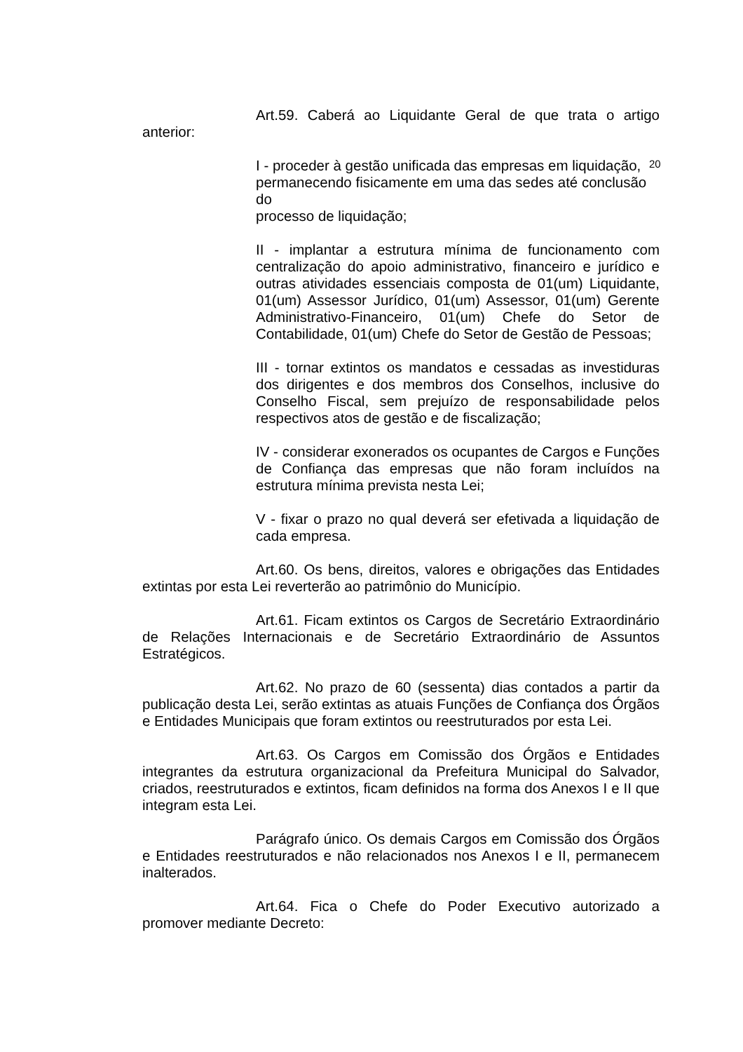20
Art.59. Caberá ao Liquidante Geral de que trata o artigo anterior:
I - proceder à gestão unificada das empresas em liquidação,
permanecendo fisicamente em uma das sedes até conclusão do
processo de liquidação;
II - implantar a estrutura mínima de funcionamento com centralização do apoio administrativo, financeiro e jurídico e outras atividades essenciais composta de 01(um) Liquidante, 01(um) Assessor Jurídico, 01(um) Assessor, 01(um) Gerente Administrativo-Financeiro, 01(um) Chefe do Setor de Contabilidade, 01(um) Chefe do Setor de Gestão de Pessoas;
III - tornar extintos os mandatos e cessadas as investiduras dos dirigentes e dos membros dos Conselhos, inclusive do Conselho Fiscal, sem prejuízo de responsabilidade pelos respectivos atos de gestão e de fiscalização;
IV - considerar exonerados os ocupantes de Cargos e Funções de Confiança das empresas que não foram incluídos na estrutura mínima prevista nesta Lei;
V - fixar o prazo no qual deverá ser efetivada a liquidação de cada empresa.
Art.60. Os bens, direitos, valores e obrigações das Entidades extintas por esta Lei reverterão ao patrimônio do Município.
Art.61. Ficam extintos os Cargos de Secretário Extraordinário de Relações Internacionais e de Secretário Extraordinário de Assuntos Estratégicos.
Art.62. No prazo de 60 (sessenta) dias contados a partir da publicação desta Lei, serão extintas as atuais Funções de Confiança dos Órgãos e Entidades Municipais que foram extintos ou reestruturados por esta Lei.
Art.63. Os Cargos em Comissão dos Órgãos e Entidades integrantes da estrutura organizacional da Prefeitura Municipal do Salvador, criados, reestruturados e extintos, ficam definidos na forma dos Anexos I e II que integram esta Lei.
Parágrafo único. Os demais Cargos em Comissão dos Órgãos e Entidades reestruturados e não relacionados nos Anexos I e II, permanecem inalterados.
Art.64. Fica o Chefe do Poder Executivo autorizado a promover mediante Decreto: